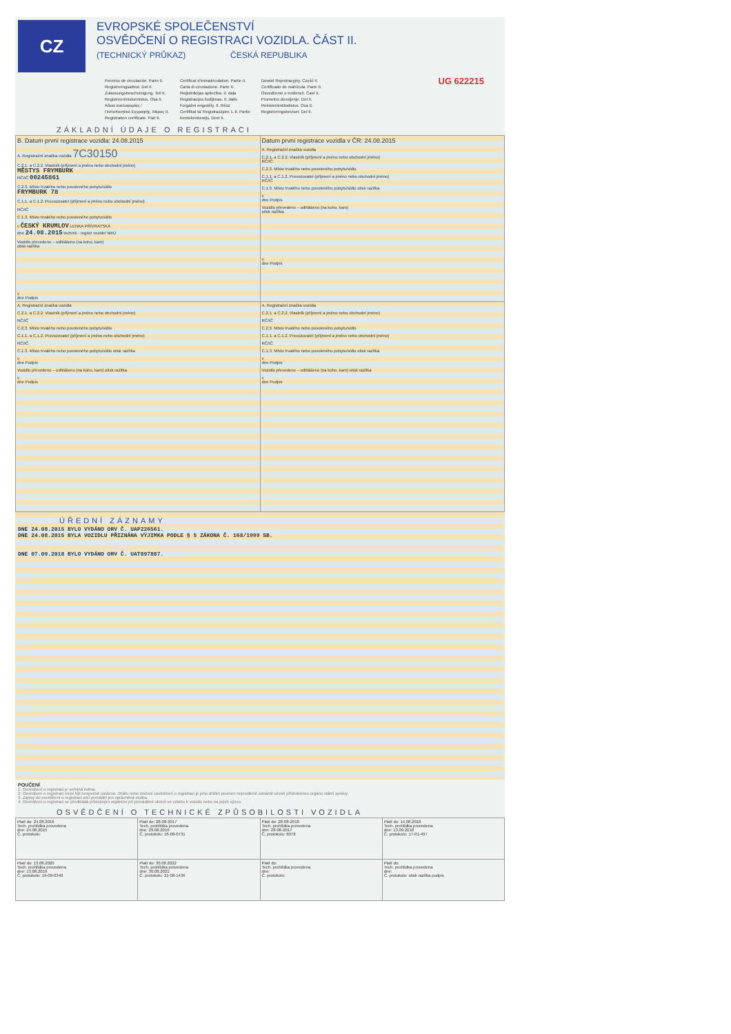CZ
EVROPSKÉ SPOLEČENSTVÍ
OSVĚDČENÍ O REGISTRACI VOZIDLA. ČÁST II.
(TECHNICKÝ PRŮKAZ) ČESKÁ REPUBLIKA
Permiso de circulación. Parte II.
Registreringsattest. Del II.
Zulassungsbescheinigung. Teil II.
Registreerimistunnistus. Osa II.
Άδεια κυκλοφορίας /
Πιστοποιητικό Εγγραφής. Μέρος II.
Registration certificate. Part II.
Certificat d'immatriculation. Partie II.
Carta di circolazione. Parte II.
Reģistrācijas apliecība. II. daļa
Registracijos liudijimas. II. dalis
Forgalmi engedély. II. Rész
Certifikat ta' Registrazzjoni. L-II. Partie
Kentekenbewijs. Deel II.
Dowód Rejestracyjny. Część II.
Certificado de matrícula. Parte II.
Osvedčenie o evidencii. Časť II.
Prometno dovoljenje. Del II.
Rekisteröintitodistus. Osa II.
Registreringsbeviset. Del II.
UG 622215
ZÁKLADNÍ ÚDAJE O REGISTRACI
| B. Datum první registrace vozidla: 24.08.2015 A. Registrační značka vozidla 7C30150 C.2.1. a C.2.2. Vlastník (příjmení a jméno nebo obchodní jméno) MĚSTYS FRYMBURK RČ/IČ 00245861 C.2.3. Místo trvalého nebo povoleného pobytu/sídlo FRYMBURK 78 C.1.1. a C.1.2. Provozovatel (příjmení a jméno nebo obchodní jméno) RČ/IČ C.1.3. Místo trvalého nebo povoleného pobytu/sídlo v ČESKÝ KRUMLOV LENKA PŘÍVRATSKÁ dne 24.08.2015 technik - registr vozidel MěÚ Vozidlo převedeno – odhlášeno (na koho, kam) otisk razítka v dne Podpis | Datum první registrace vozidla v ČR: 24.08.2015 A. Registrační značka vozidla C.2.1. a C.2.2. Vlastník (příjmení a jméno nebo obchodní jméno) RČ/IČ C.2.3. Místo trvalého nebo povoleného pobytu/sídlo C.1.1. a C.1.2. Provozovatel (příjmení a jméno nebo obchodní jméno) RČ/IČ C.1.3. Místo trvalého nebo povoleného pobytu/sídlo otisk razítka v dne Podpis Vozidlo převedeno – odhlášeno (na koho, kam) otisk razítka v dne Podpis |
| A. Registrační značka vozidla C.2.1. a C.2.2. Vlastník (příjmení a jméno nebo obchodní jméno) RČ/IČ C.2.3. Místo trvalého nebo povoleného pobytu/sídlo C.1.1. a C.1.2. Provozovatel (příjmení a jméno nebo obchodní jméno) RČ/IČ C.1.3. Místo trvalého nebo povoleného pobytu/sídlo otisk razítka v dne Podpis Vozidlo převedeno – odhlášeno (na koho, kam) otisk razítka v dne Podpis | A. Registrační značka vozidla C.2.1. a C.2.2. Vlastník (příjmení a jméno nebo obchodní jméno) RČ/IČ C.2.3. Místo trvalého nebo povoleného pobytu/sídlo C.1.1. a C.1.2. Provozovatel (příjmení a jméno nebo obchodní jméno) RČ/IČ C.1.3. Místo trvalého nebo povoleného pobytu/sídlo otisk razítka v dne Podpis Vozidlo převedeno – odhlášeno (na koho, kam) otisk razítka v dne Podpis |
ÚŘEDNÍ ZÁZNAMY
DNE 24.08.2015 BYLO VYDÁNO ORV Č. UAP226561.
DNE 24.08.2015 BYLA VOZIDLU PŘIZNÁNA VÝJIMKA PODLE § 5 ZÁKONA Č. 168/1999 SB.
DNE 07.09.2018 BYLO VYDÁNO ORV Č. UAT897887.
POUČENÍ
1. Osvědčení o registraci je veřejná listina.
2. Osvědčení o registraci musí být bezpečně uloženo. Ztrátu nebo zničení osvědčení o registraci je jeho držitel povinen neprodleně oznámit věcně příslušnému orgánu státní správy.
3. Zápisy do osvědčení o registraci smí provádět jen oprávněná osoba.
4. Osvědčení o registraci se předkládá příslušným orgánům při prováděné ukonů ve vztahu k vozidlu nebo na jejich výzvu.
OSVĚDČENÍ O TECHNICKÉ ZPŮSOBILOSTI VOZIDLA
| Platí do: 24.08.2016 Tech. prohlídka provedena dne: 24.08.2015 Č. protokolu: | Platí do: 28-08-2017 Tech. prohlídka provedena dne: 29.08.2016 Č. protokolu: 16-08-0731 | Platí do: 28-08-2018 Tech. prohlídka provedena dne: 28-08-2017 Č. protokolu: 6078 | Platí do: 14.08.2018 Tech. prohlídka provedena dne: 13.09.2018 Č. protokolu: 17-01-497 |
| Platí do: 13.08.2020 Tech. prohlídka provedena dne: 13.08.2019 Č. protokolu: 19-08-0348 | Platí do: 30.08.2022 Tech. prohlídka provedena dne: 30.08.2021 Č. protokolu: 21-08-1436 | Platí do: Tech. prohlídka provedena dne: Č. protokolu: | Platí do: Tech. prohlídka provedena dne: Č. protokolu: otisk razítka podpis |